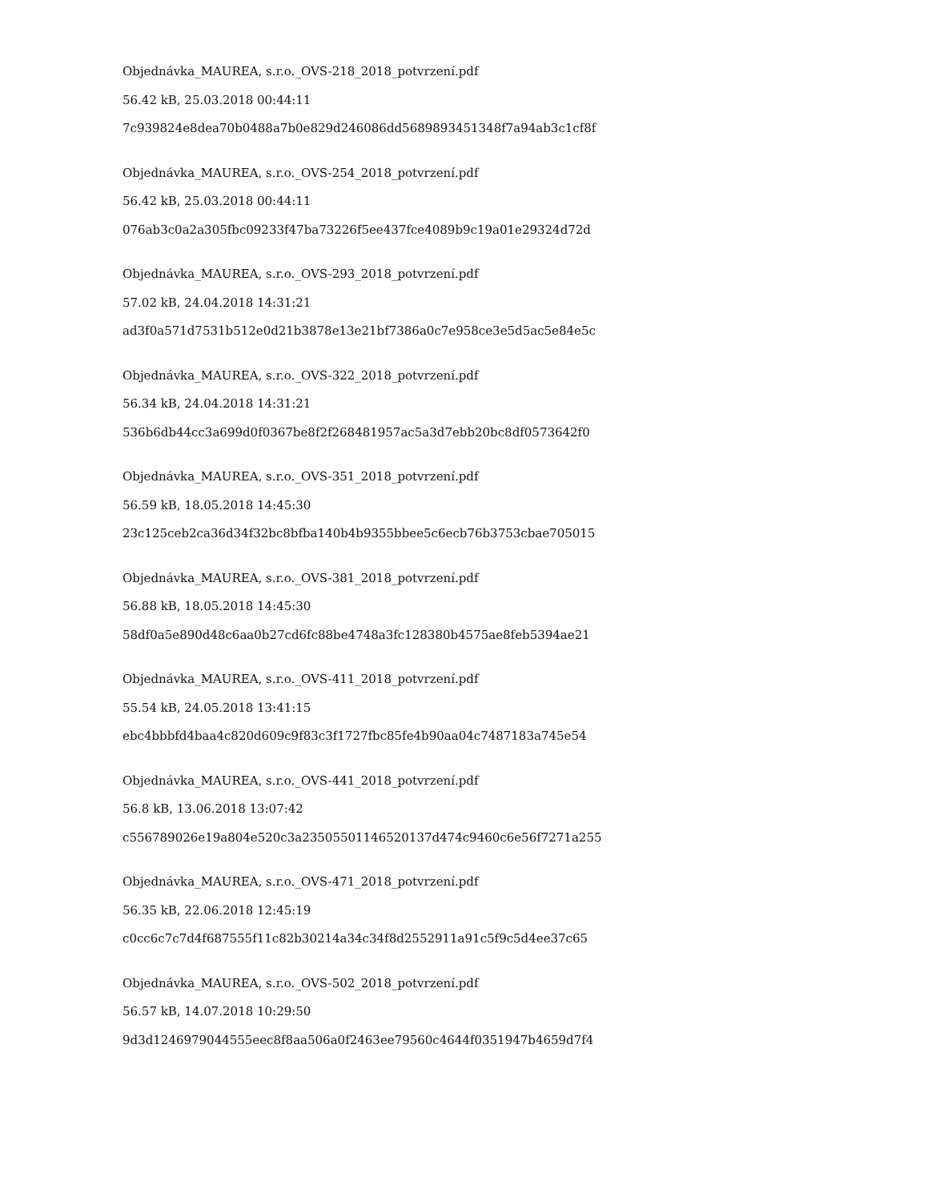Objednávka_MAUREA, s.r.o._OVS-218_2018_potvrzení.pdf
56.42 kB, 25.03.2018 00:44:11
7c939824e8dea70b0488a7b0e829d246086dd5689893451348f7a94ab3c1cf8f
Objednávka_MAUREA, s.r.o._OVS-254_2018_potvrzení.pdf
56.42 kB, 25.03.2018 00:44:11
076ab3c0a2a305fbc09233f47ba73226f5ee437fce4089b9c19a01e29324d72d
Objednávka_MAUREA, s.r.o._OVS-293_2018_potvrzení.pdf
57.02 kB, 24.04.2018 14:31:21
ad3f0a571d7531b512e0d21b3878e13e21bf7386a0c7e958ce3e5d5ac5e84e5c
Objednávka_MAUREA, s.r.o._OVS-322_2018_potvrzení.pdf
56.34 kB, 24.04.2018 14:31:21
536b6db44cc3a699d0f0367be8f2f268481957ac5a3d7ebb20bc8df0573642f0
Objednávka_MAUREA, s.r.o._OVS-351_2018_potvrzení.pdf
56.59 kB, 18.05.2018 14:45:30
23c125ceb2ca36d34f32bc8bfba140b4b9355bbee5c6ecb76b3753cbae705015
Objednávka_MAUREA, s.r.o._OVS-381_2018_potvrzení.pdf
56.88 kB, 18.05.2018 14:45:30
58df0a5e890d48c6aa0b27cd6fc88be4748a3fc128380b4575ae8feb5394ae21
Objednávka_MAUREA, s.r.o._OVS-411_2018_potvrzení.pdf
55.54 kB, 24.05.2018 13:41:15
ebc4bbbfd4baa4c820d609c9f83c3f1727fbc85fe4b90aa04c7487183a745e54
Objednávka_MAUREA, s.r.o._OVS-441_2018_potvrzení.pdf
56.8 kB, 13.06.2018 13:07:42
c556789026e19a804e520c3a23505501146520137d474c9460c6e56f7271a255
Objednávka_MAUREA, s.r.o._OVS-471_2018_potvrzení.pdf
56.35 kB, 22.06.2018 12:45:19
c0cc6c7c7d4f687555f11c82b30214a34c34f8d2552911a91c5f9c5d4ee37c65
Objednávka_MAUREA, s.r.o._OVS-502_2018_potvrzení.pdf
56.57 kB, 14.07.2018 10:29:50
9d3d1246979044555eec8f8aa506a0f2463ee79560c4644f0351947b4659d7f4